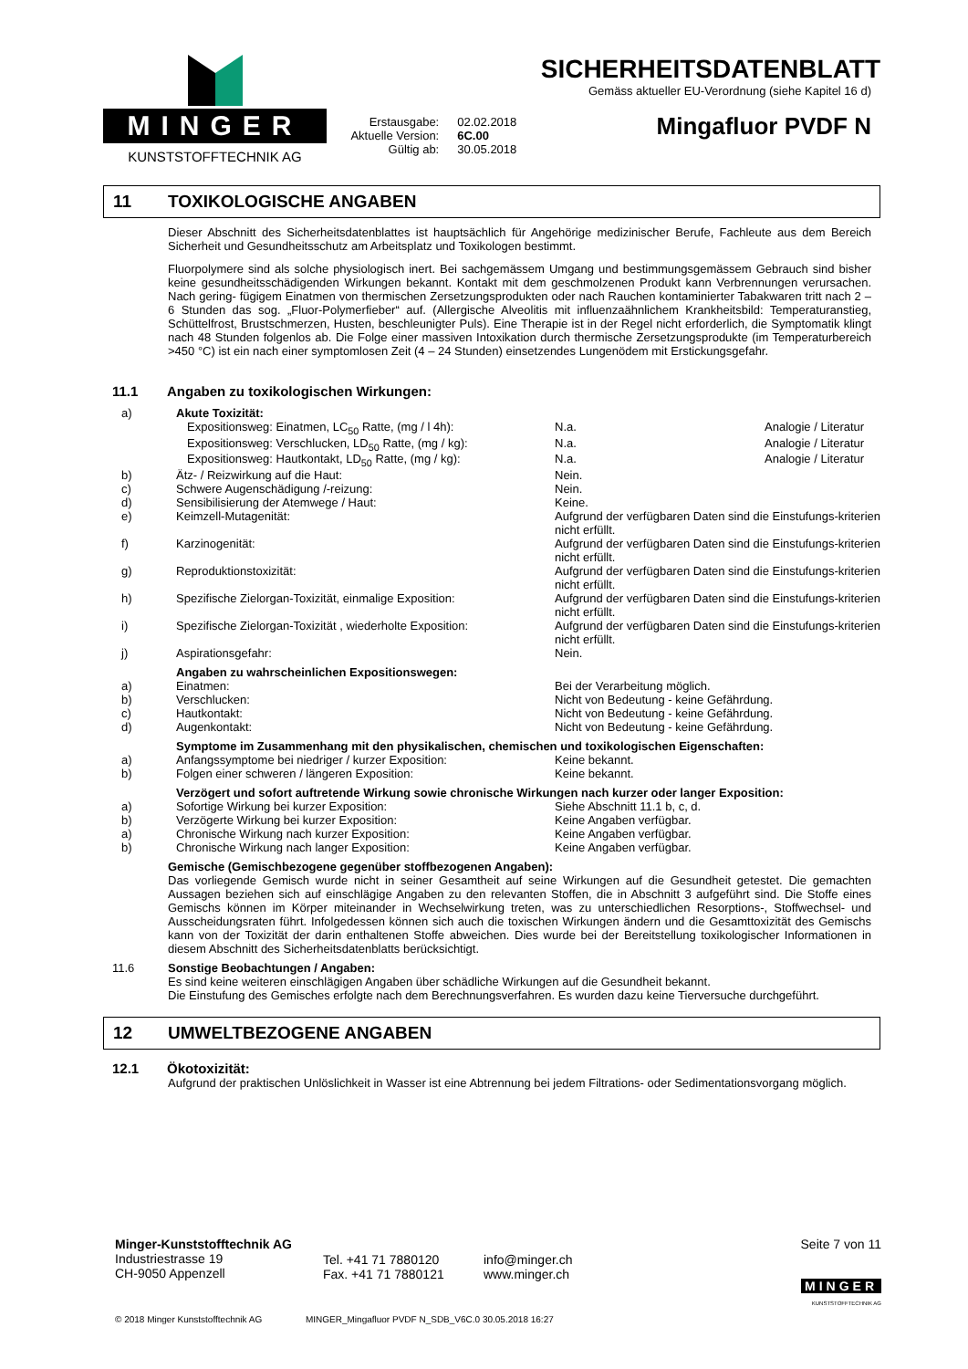MINGER
KUNSTSTOFFTECHNIK AG
| Erstausgabe: | 02.02.2018 |
| Aktuelle Version: | 6C.00 |
| Gültig ab: | 30.05.2018 |
SICHERHEITSDATENBLATT
Gemäss aktueller EU-Verordnung (siehe Kapitel 16 d)
Mingafluor PVDF N
11 TOXIKOLOGISCHE ANGABEN
Dieser Abschnitt des Sicherheitsdatenblattes ist hauptsächlich für Angehörige medizinischer Berufe, Fachleute aus dem Bereich Sicherheit und Gesundheitsschutz am Arbeitsplatz und Toxikologen bestimmt.
Fluorpolymere sind als solche physiologisch inert. Bei sachgemässem Umgang und bestimmungsgemässem Gebrauch sind bisher keine gesundheitsschädigenden Wirkungen bekannt. Kontakt mit dem geschmolzenen Produkt kann Verbrennungen verursachen. Nach gering- fügigem Einatmen von thermischen Zersetzungsprodukten oder nach Rauchen kontaminierter Tabakwaren tritt nach 2 – 6 Stunden das sog. „Fluor-Polymerfieber“ auf. (Allergische Alveolitis mit influenzaähnlichem Krankheitsbild: Temperaturanstieg, Schüttelfrost, Brustschmerzen, Husten, beschleunigter Puls). Eine Therapie ist in der Regel nicht erforderlich, die Symptomatik klingt nach 48 Stunden folgenlos ab. Die Folge einer massiven Intoxikation durch thermische Zersetzungsprodukte (im Temperaturbereich >450 °C) ist ein nach einer symptomlosen Zeit (4 – 24 Stunden) einsetzendes Lungenödem mit Erstickungsgefahr.
11.1 Angaben zu toxikologischen Wirkungen:
| a) | Akute Toxizität: | | |
| | Expositionsweg: Einatmen, LC<sub>50</sub> Ratte, (mg / l 4h): | N.a. | Analogie / Literatur |
| | Expositionsweg: Verschlucken, LD<sub>50</sub> Ratte, (mg / kg): | N.a. | Analogie / Literatur |
| | Expositionsweg: Hautkontakt, LD<sub>50</sub> Ratte, (mg / kg): | N.a. | Analogie / Literatur |
| b) | Ätz- / Reizwirkung auf die Haut: | Nein. | |
| c) | Schwere Augenschädigung /-reizung: | Nein. | |
| d) | Sensibilisierung der Atemwege / Haut: | Keine. | |
| e) | Keimzell-Mutagenität: | Aufgrund der verfügbaren Daten sind die Einstufungs-kriterien nicht erfüllt. | |
| f) | Karzinogenität: | Aufgrund der verfügbaren Daten sind die Einstufungs-kriterien nicht erfüllt. | |
| g) | Reproduktionstoxizität: | Aufgrund der verfügbaren Daten sind die Einstufungs-kriterien nicht erfüllt. | |
| h) | Spezifische Zielorgan-Toxizität, einmalige Exposition: | Aufgrund der verfügbaren Daten sind die Einstufungs-kriterien nicht erfüllt. | |
| i) | Spezifische Zielorgan-Toxizität , wiederholte Exposition: | Aufgrund der verfügbaren Daten sind die Einstufungs-kriterien nicht erfüllt. | |
| j) | Aspirationsgefahr: | Nein. | |
| | Angaben zu wahrscheinlichen Expositionswegen: | | |
| a) | Einatmen: | Bei der Verarbeitung möglich. | |
| b) | Verschlucken: | Nicht von Bedeutung - keine Gefährdung. | |
| c) | Hautkontakt: | Nicht von Bedeutung - keine Gefährdung. | |
| d) | Augenkontakt: | Nicht von Bedeutung - keine Gefährdung. | |
| | Symptome im Zusammenhang mit den physikalischen, chemischen und toxikologischen Eigenschaften: | | |
| a) | Anfangssymptome bei niedriger / kurzer Exposition: | Keine bekannt. | |
| b) | Folgen einer schweren / längeren Exposition: | Keine bekannt. | |
| | Verzögert und sofort auftretende Wirkung sowie chronische Wirkungen nach kurzer oder langer Exposition: | | |
| a) | Sofortige Wirkung bei kurzer Exposition: | Siehe Abschnitt 11.1 b, c, d. | |
| b) | Verzögerte Wirkung bei kurzer Exposition: | Keine Angaben verfügbar. | |
| a) | Chronische Wirkung nach kurzer Exposition: | Keine Angaben verfügbar. | |
| b) | Chronische Wirkung nach langer Exposition: | Keine Angaben verfügbar. | |
Gemische (Gemischbezogene gegenüber stoffbezogenen Angaben):
Das vorliegende Gemisch wurde nicht in seiner Gesamtheit auf seine Wirkungen auf die Gesundheit getestet. Die gemachten Aussagen beziehen sich auf einschlägige Angaben zu den relevanten Stoffen, die in Abschnitt 3 aufgeführt sind. Die Stoffe eines Gemischs können im Körper miteinander in Wechselwirkung treten, was zu unterschiedlichen Resorptions-, Stoffwechsel- und Ausscheidungsraten führt. Infolgedessen können sich auch die toxischen Wirkungen ändern und die Gesamttoxizität des Gemischs kann von der Toxizität der darin enthaltenen Stoffe abweichen. Dies wurde bei der Bereitstellung toxikologischer Informationen in diesem Abschnitt des Sicherheitsdatenblatts berücksichtigt.
11.6 Sonstige Beobachtungen / Angaben:
Es sind keine weiteren einschlägigen Angaben über schädliche Wirkungen auf die Gesundheit bekannt.
Die Einstufung des Gemisches erfolgte nach dem Berechnungsverfahren. Es wurden dazu keine Tierversuche durchgeführt.
12 UMWELTBEZOGENE ANGABEN
12.1 Ökotoxizität:
Aufgrund der praktischen Unlöslichkeit in Wasser ist eine Abtrennung bei jedem Filtrations- oder Sedimentationsvorgang möglich.
Minger-Kunststofftechnik AG
Industriestrasse 19
CH-9050 Appenzell
Tel. +41 71 7880120
Fax. +41 71 7880121
info@minger.ch
www.minger.ch
Seite 7 von 11
MINGER
KUNSTSTOFFTECHNIK AG
© 2018 Minger Kunststofftechnik AG MINGER_Mingafluor PVDF N_SDB_V6C.0 30.05.2018 16:27